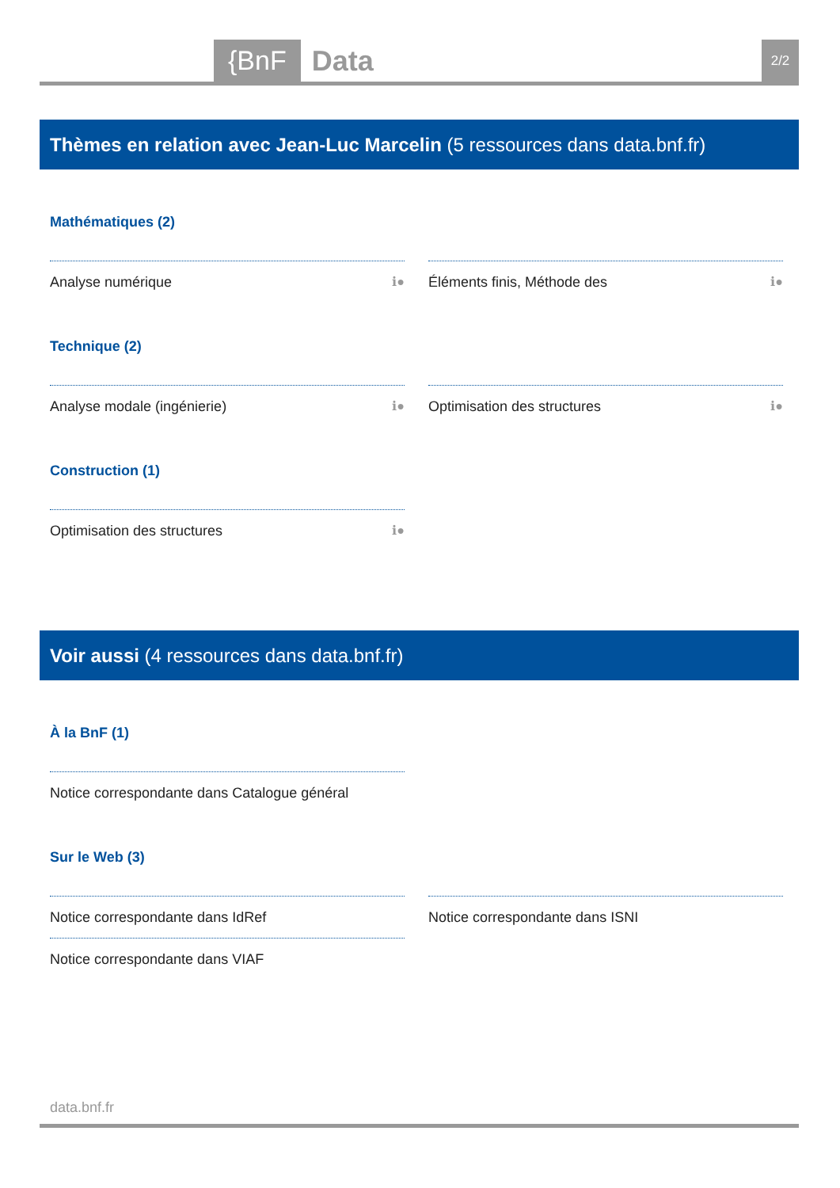{BnF Data 2/2
Thèmes en relation avec Jean-Luc Marcelin (5 ressources dans data.bnf.fr)
Mathématiques (2)
Analyse numérique ℹ● Éléments finis, Méthode des ℹ●
Technique (2)
Analyse modale (ingénierie) ℹ● Optimisation des structures ℹ●
Construction (1)
Optimisation des structures ℹ●
Voir aussi (4 ressources dans data.bnf.fr)
À la BnF (1)
Notice correspondante dans Catalogue général
Sur le Web (3)
Notice correspondante dans IdRef Notice correspondante dans ISNI
Notice correspondante dans VIAF
data.bnf.fr